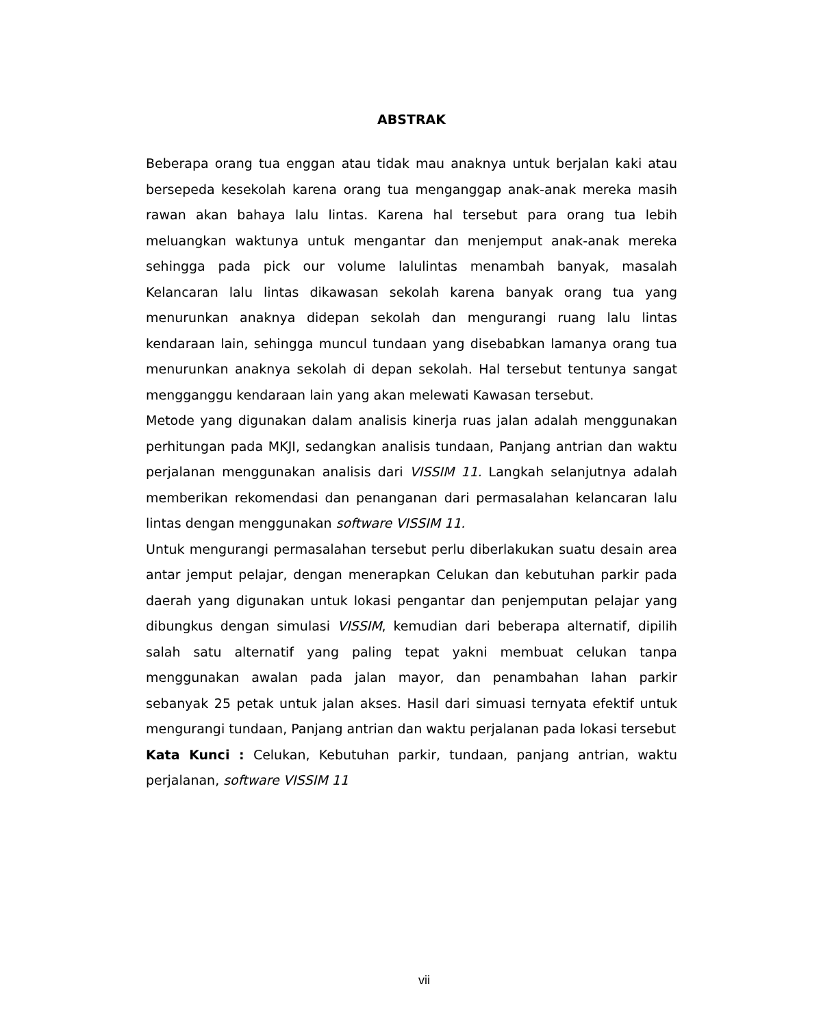ABSTRAK
Beberapa orang tua enggan atau tidak mau anaknya untuk berjalan kaki atau bersepeda kesekolah karena orang tua menganggap anak-anak mereka masih rawan akan bahaya lalu lintas. Karena hal tersebut para orang tua lebih meluangkan waktunya untuk mengantar dan menjemput anak-anak mereka sehingga pada pick our volume lalulintas menambah banyak, masalah Kelancaran lalu lintas dikawasan sekolah karena banyak orang tua yang menurunkan anaknya didepan sekolah dan mengurangi ruang lalu lintas kendaraan lain, sehingga muncul tundaan yang disebabkan lamanya orang tua menurunkan anaknya sekolah di depan sekolah. Hal tersebut tentunya sangat mengganggu kendaraan lain yang akan melewati Kawasan tersebut.
Metode yang digunakan dalam analisis kinerja ruas jalan adalah menggunakan perhitungan pada MKJI, sedangkan analisis tundaan, Panjang antrian dan waktu perjalanan menggunakan analisis dari VISSIM 11. Langkah selanjutnya adalah memberikan rekomendasi dan penanganan dari permasalahan kelancaran lalu lintas dengan menggunakan software VISSIM 11.
Untuk mengurangi permasalahan tersebut perlu diberlakukan suatu desain area antar jemput pelajar, dengan menerapkan Celukan dan kebutuhan parkir pada daerah yang digunakan untuk lokasi pengantar dan penjemputan pelajar yang dibungkus dengan simulasi VISSIM, kemudian dari beberapa alternatif, dipilih salah satu alternatif yang paling tepat yakni membuat celukan tanpa menggunakan awalan pada jalan mayor, dan penambahan lahan parkir sebanyak 25 petak untuk jalan akses. Hasil dari simuasi ternyata efektif untuk mengurangi tundaan, Panjang antrian dan waktu perjalanan pada lokasi tersebut
Kata Kunci : Celukan, Kebutuhan parkir, tundaan, panjang antrian, waktu perjalanan, software VISSIM 11
vii